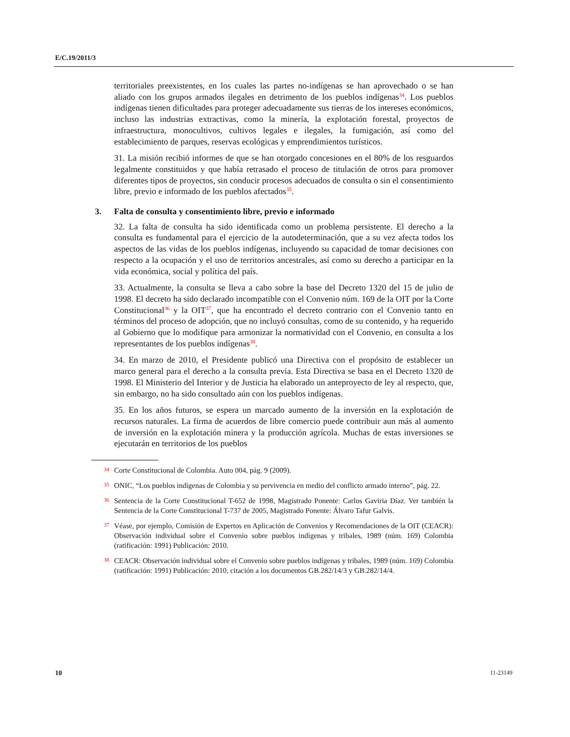E/C.19/2011/3
territoriales preexistentes, en los cuales las partes no-indígenas se han aprovechado o se han aliado con los grupos armados ilegales en detrimento de los pueblos indígenas<sup>34</sup>. Los pueblos indígenas tienen dificultades para proteger adecuadamente sus tierras de los intereses económicos, incluso las industrias extractivas, como la minería, la explotación forestal, proyectos de infraestructura, monocultivos, cultivos legales e ilegales, la fumigación, así como del establecimiento de parques, reservas ecológicas y emprendimientos turísticos.
31. La misión recibió informes de que se han otorgado concesiones en el 80% de los resguardos legalmente constituidos y que había retrasado el proceso de titulación de otros para promover diferentes tipos de proyectos, sin conducir procesos adecuados de consulta o sin el consentimiento libre, previo e informado de los pueblos afectados<sup>35</sup>.
3. Falta de consulta y consentimiento libre, previo e informado
32. La falta de consulta ha sido identificada como un problema persistente. El derecho a la consulta es fundamental para el ejercicio de la autodeterminación, que a su vez afecta todos los aspectos de las vidas de los pueblos indígenas, incluyendo su capacidad de tomar decisiones con respecto a la ocupación y el uso de territorios ancestrales, así como su derecho a participar en la vida económica, social y política del país.
33. Actualmente, la consulta se lleva a cabo sobre la base del Decreto 1320 del 15 de julio de 1998. El decreto ha sido declarado incompatible con el Convenio núm. 169 de la OIT por la Corte Constitucional<sup>36</sup> y la OIT<sup>37</sup>, que ha encontrado el decreto contrario con el Convenio tanto en términos del proceso de adopción, que no incluyó consultas, como de su contenido, y ha requerido al Gobierno que lo modifique para armonizar la normatividad con el Convenio, en consulta a los representantes de los pueblos indígenas<sup>38</sup>.
34. En marzo de 2010, el Presidente publicó una Directiva con el propósito de establecer un marco general para el derecho a la consulta previa. Esta Directiva se basa en el Decreto 1320 de 1998. El Ministerio del Interior y de Justicia ha elaborado un anteproyecto de ley al respecto, que, sin embargo, no ha sido consultado aún con los pueblos indígenas.
35. En los años futuros, se espera un marcado aumento de la inversión en la explotación de recursos naturales. La firma de acuerdos de libre comercio puede contribuir aun más al aumento de inversión en la explotación minera y la producción agrícola. Muchas de estas inversiones se ejecutarán en territorios de los pueblos
<sup>34</sup> Corte Constitucional de Colombia. Auto 004, pág. 9 (2009).
<sup>35</sup> ONIC, “Los pueblos indígenas de Colombia y su pervivencia en medio del conflicto armado interno”, pág. 22.
<sup>36</sup> Sentencia de la Corte Constitucional T-652 de 1998, Magistrado Ponente: Carlos Gaviria Díaz. Ver también la Sentencia de la Corte Constitucional T-737 de 2005, Magistrado Ponente: Álvaro Tafur Galvis.
<sup>37</sup> Véase, por ejemplo, Comisión de Expertos en Aplicación de Convenios y Recomendaciones de la OIT (CEACR): Observación individual sobre el Convenio sobre pueblos indígenas y tribales, 1989 (núm. 169) Colombia (ratificación: 1991) Publicación: 2010.
<sup>38</sup> CEACR: Observación individual sobre el Convenio sobre pueblos indígenas y tribales, 1989 (núm. 169) Colombia (ratificación: 1991) Publicación: 2010, citación a los documentos GB.282/14/3 y GB.282/14/4.
10 11-23149